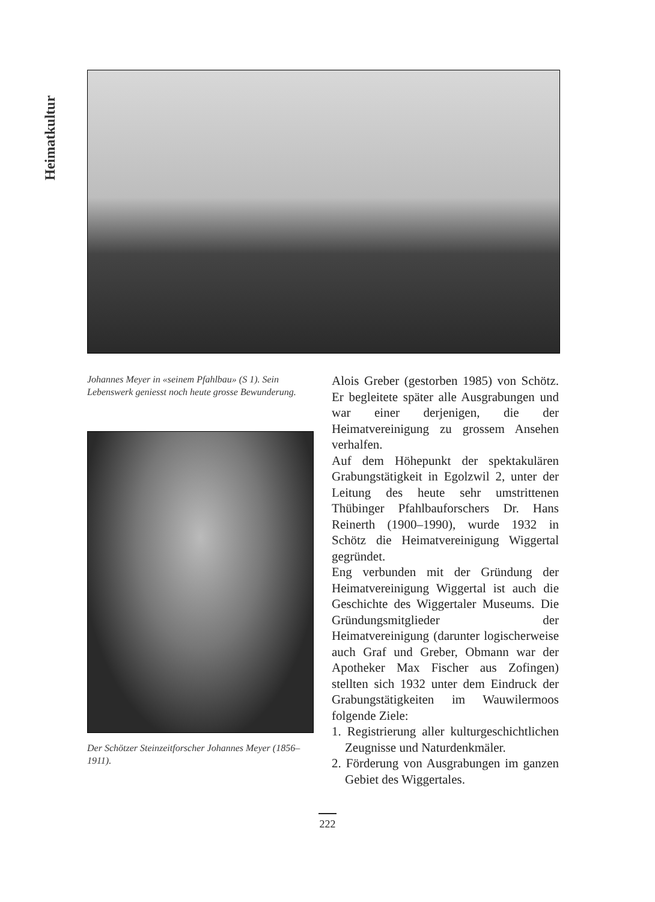Heimatkultur
Johannes Meyer in «seinem Pfahlbau» (S 1). Sein Lebenswerk geniesst noch heute grosse Bewunderung.
Der Schötzer Steinzeitforscher Johannes Meyer (1856–1911).
Alois Greber (gestorben 1985) von Schötz. Er begleitete später alle Ausgrabungen und war einer derjenigen, die der Heimatvereinigung zu grossem Ansehen verhalfen.
Auf dem Höhepunkt der spektakulären Grabungstätigkeit in Egolzwil 2, unter der Leitung des heute sehr umstrittenen Thübinger Pfahlbauforschers Dr. Hans Reinerth (1900–1990), wurde 1932 in Schötz die Heimatvereinigung Wiggertal gegründet.
Eng verbunden mit der Gründung der Heimatvereinigung Wiggertal ist auch die Geschichte des Wiggertaler Museums. Die Gründungsmitglieder der Heimatvereinigung (darunter logischerweise auch Graf und Greber, Obmann war der Apotheker Max Fischer aus Zofingen) stellten sich 1932 unter dem Eindruck der Grabungstätigkeiten im Wauwilermoos folgende Ziele:
1. Registrierung aller kulturgeschichtlichen Zeugnisse und Naturdenkmäler.
2. Förderung von Ausgrabungen im ganzen Gebiet des Wiggertales.
222